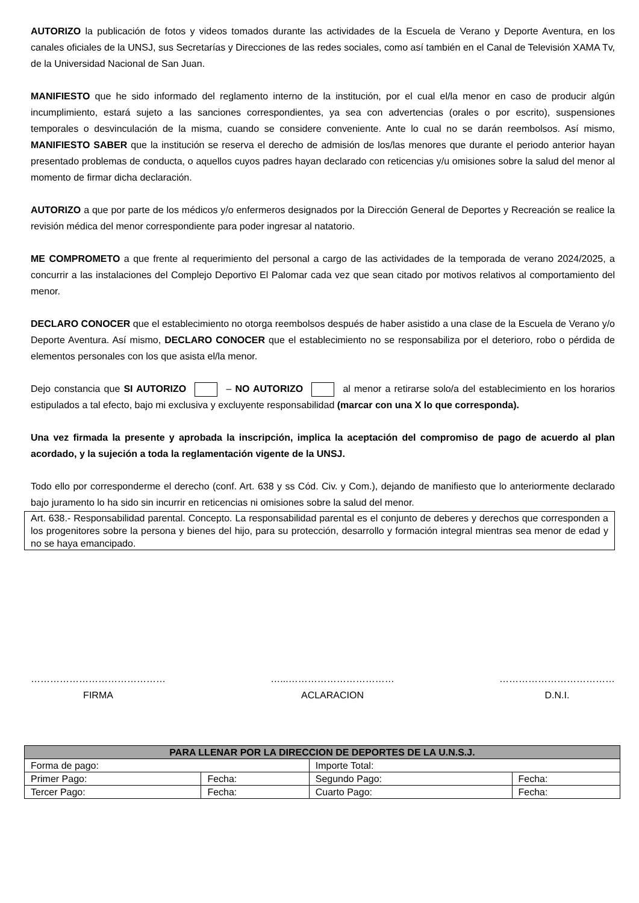AUTORIZO la publicación de fotos y videos tomados durante las actividades de la Escuela de Verano y Deporte Aventura, en los canales oficiales de la UNSJ, sus Secretarías y Direcciones de las redes sociales, como así también en el Canal de Televisión XAMA Tv, de la Universidad Nacional de San Juan.
MANIFIESTO que he sido informado del reglamento interno de la institución, por el cual el/la menor en caso de producir algún incumplimiento, estará sujeto a las sanciones correspondientes, ya sea con advertencias (orales o por escrito), suspensiones temporales o desvinculación de la misma, cuando se considere conveniente. Ante lo cual no se darán reembolsos. Así mismo, MANIFIESTO SABER que la institución se reserva el derecho de admisión de los/las menores que durante el periodo anterior hayan presentado problemas de conducta, o aquellos cuyos padres hayan declarado con reticencias y/u omisiones sobre la salud del menor al momento de firmar dicha declaración.
AUTORIZO a que por parte de los médicos y/o enfermeros designados por la Dirección General de Deportes y Recreación se realice la revisión médica del menor correspondiente para poder ingresar al natatorio.
ME COMPROMETO a que frente al requerimiento del personal a cargo de las actividades de la temporada de verano 2024/2025, a concurrir a las instalaciones del Complejo Deportivo El Palomar cada vez que sean citado por motivos relativos al comportamiento del menor.
DECLARO CONOCER que el establecimiento no otorga reembolsos después de haber asistido a una clase de la Escuela de Verano y/o Deporte Aventura. Así mismo, DECLARO CONOCER que el establecimiento no se responsabiliza por el deterioro, robo o pérdida de elementos personales con los que asista el/la menor.
Dejo constancia que SI AUTORIZO – NO AUTORIZO al menor a retirarse solo/a del establecimiento en los horarios estipulados a tal efecto, bajo mi exclusiva y excluyente responsabilidad (marcar con una X lo que corresponda).
Una vez firmada la presente y aprobada la inscripción, implica la aceptación del compromiso de pago de acuerdo al plan acordado, y la sujeción a toda la reglamentación vigente de la UNSJ.
Todo ello por corresponderme el derecho (conf. Art. 638 y ss Cód. Civ. y Com.), dejando de manifiesto que lo anteriormente declarado bajo juramento lo ha sido sin incurrir en reticencias ni omisiones sobre la salud del menor.
Art. 638.- Responsabilidad parental. Concepto. La responsabilidad parental es el conjunto de deberes y derechos que corresponden a los progenitores sobre la persona y bienes del hijo, para su protección, desarrollo y formación integral mientras sea menor de edad y no se haya emancipado.
……………………………………
FIRMA
…...……………………………
ACLARACION
………………………………
D.N.I.
| PARA LLENAR POR LA DIRECCION DE DEPORTES DE LA U.N.S.J. | | | |
| --- | --- | --- | --- |
| Forma de pago: | | Importe Total: | |
| Primer Pago: | Fecha: | Segundo Pago: | Fecha: |
| Tercer Pago: | Fecha: | Cuarto Pago: | Fecha: |